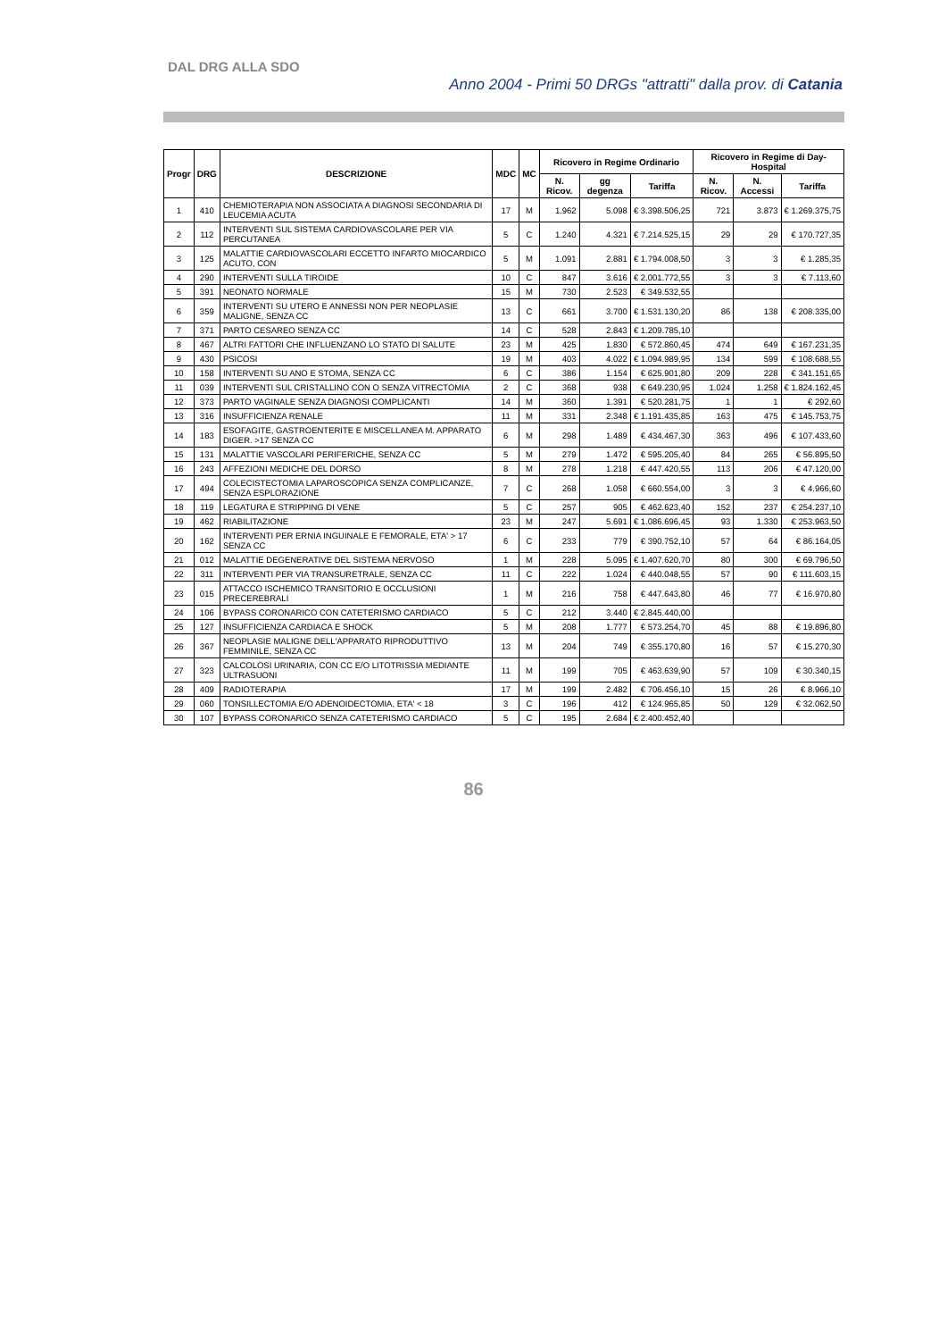DAL DRG ALLA SDO
Anno 2004 - Primi 50 DRGs "attratti" dalla prov. di Catania
| Progr | DRG | DESCRIZIONE | MDC | MC | Ricovero in Regime Ordinario | | | Ricovero in Regime di Day-Hospital | | |
| --- | --- | --- | --- | --- | --- | --- | --- | --- | --- | --- |
| | | | | | N. Ricov. | gg degenza | Tariffa | N. Ricov. | N. Accessi | Tariffa |
| 1 | 410 | CHEMIOTERAPIA NON ASSOCIATA A DIAGNOSI SECONDARIA DI LEUCEMIA ACUTA | 17 | M | 1.962 | 5.098 | € 3.398.506,25 | 721 | 3.873 | € 1.269.375,75 |
| 2 | 112 | INTERVENTI SUL SISTEMA CARDIOVASCOLARE PER VIA PERCUTANEA | 5 | C | 1.240 | 4.321 | € 7.214.525,15 | 29 | 29 | € 170.727,35 |
| 3 | 125 | MALATTIE CARDIOVASCOLARI ECCETTO INFARTO MIOCARDICO ACUTO, CON | 5 | M | 1.091 | 2.881 | € 1.794.008,50 | 3 | 3 | € 1.285,35 |
| 4 | 290 | INTERVENTI SULLA TIROIDE | 10 | C | 847 | 3.616 | € 2.001.772,55 | 3 | 3 | € 7.113,60 |
| 5 | 391 | NEONATO NORMALE | 15 | M | 730 | 2.523 | € 349.532,55 | | | |
| 6 | 359 | INTERVENTI SU UTERO E ANNESSI NON PER NEOPLASIE MALIGNE, SENZA CC | 13 | C | 661 | 3.700 | € 1.531.130,20 | 86 | 138 | € 208.335,00 |
| 7 | 371 | PARTO CESAREO SENZA CC | 14 | C | 528 | 2.843 | € 1.209.785,10 | | | |
| 8 | 467 | ALTRI FATTORI CHE INFLUENZANO LO STATO DI SALUTE | 23 | M | 425 | 1.830 | € 572.860,45 | 474 | 649 | € 167.231,35 |
| 9 | 430 | PSICOSI | 19 | M | 403 | 4.022 | € 1.094.989,95 | 134 | 599 | € 108.688,55 |
| 10 | 158 | INTERVENTI SU ANO E STOMA, SENZA CC | 6 | C | 386 | 1.154 | € 625.901,80 | 209 | 228 | € 341.151,65 |
| 11 | 039 | INTERVENTI SUL CRISTALLINO CON O SENZA VITRECTOMIA | 2 | C | 368 | 938 | € 649.230,95 | 1.024 | 1.258 | € 1.824.162,45 |
| 12 | 373 | PARTO VAGINALE SENZA DIAGNOSI COMPLICANTI | 14 | M | 360 | 1.391 | € 520.281,75 | 1 | 1 | € 292,60 |
| 13 | 316 | INSUFFICIENZA RENALE | 11 | M | 331 | 2.348 | € 1.191.435,85 | 163 | 475 | € 145.753,75 |
| 14 | 183 | ESOFAGITE, GASTROENTERITE E MISCELLANEA M. APPARATO DIGER. >17 SENZA CC | 6 | M | 298 | 1.489 | € 434.467,30 | 363 | 496 | € 107.433,60 |
| 15 | 131 | MALATTIE VASCOLARI PERIFERICHE, SENZA CC | 5 | M | 279 | 1.472 | € 595.205,40 | 84 | 265 | € 56.895,50 |
| 16 | 243 | AFFEZIONI MEDICHE DEL DORSO | 8 | M | 278 | 1.218 | € 447.420,55 | 113 | 206 | € 47.120,00 |
| 17 | 494 | COLECISTECTOMIA LAPAROSCOPICA SENZA COMPLICANZE, SENZA ESPLORAZIONE | 7 | C | 268 | 1.058 | € 660.554,00 | 3 | 3 | € 4.966,60 |
| 18 | 119 | LEGATURA E STRIPPING DI VENE | 5 | C | 257 | 905 | € 462.623,40 | 152 | 237 | € 254.237,10 |
| 19 | 462 | RIABILITAZIONE | 23 | M | 247 | 5.691 | € 1.086.696,45 | 93 | 1.330 | € 253.963,50 |
| 20 | 162 | INTERVENTI PER ERNIA INGUINALE E FEMORALE, ETA' > 17 SENZA CC | 6 | C | 233 | 779 | € 390.752,10 | 57 | 64 | € 86.164,05 |
| 21 | 012 | MALATTIE DEGENERATIVE DEL SISTEMA NERVOSO | 1 | M | 228 | 5.095 | € 1.407.620,70 | 80 | 300 | € 69.796,50 |
| 22 | 311 | INTERVENTI PER VIA TRANSURETRALE, SENZA CC | 11 | C | 222 | 1.024 | € 440.048,55 | 57 | 90 | € 111.603,15 |
| 23 | 015 | ATTACCO ISCHEMICO TRANSITORIO E OCCLUSIONI PRECEREBRALI | 1 | M | 216 | 758 | € 447.643,80 | 46 | 77 | € 16.970,80 |
| 24 | 106 | BYPASS CORONARICO CON CATETERISMO CARDIACO | 5 | C | 212 | 3.440 | € 2.845.440,00 | | | |
| 25 | 127 | INSUFFICIENZA CARDIACA E SHOCK | 5 | M | 208 | 1.777 | € 573.254,70 | 45 | 88 | € 19.896,80 |
| 26 | 367 | NEOPLASIE MALIGNE DELL'APPARATO RIPRODUTTIVO FEMMINILE, SENZA CC | 13 | M | 204 | 749 | € 355.170,80 | 16 | 57 | € 15.270,30 |
| 27 | 323 | CALCOLOSI URINARIA, CON CC E/O LITOTRISSIA MEDIANTE ULTRASUONI | 11 | M | 199 | 705 | € 463.639,90 | 57 | 109 | € 30.340,15 |
| 28 | 409 | RADIOTERAPIA | 17 | M | 199 | 2.482 | € 706.456,10 | 15 | 26 | € 8.966,10 |
| 29 | 060 | TONSILLECTOMIA E/O ADENOIDECTOMIA, ETA' < 18 | 3 | C | 196 | 412 | € 124.965,85 | 50 | 129 | € 32.062,50 |
| 30 | 107 | BYPASS CORONARICO SENZA CATETERISMO CARDIACO | 5 | C | 195 | 2.684 | € 2.400.452,40 | | | |
86